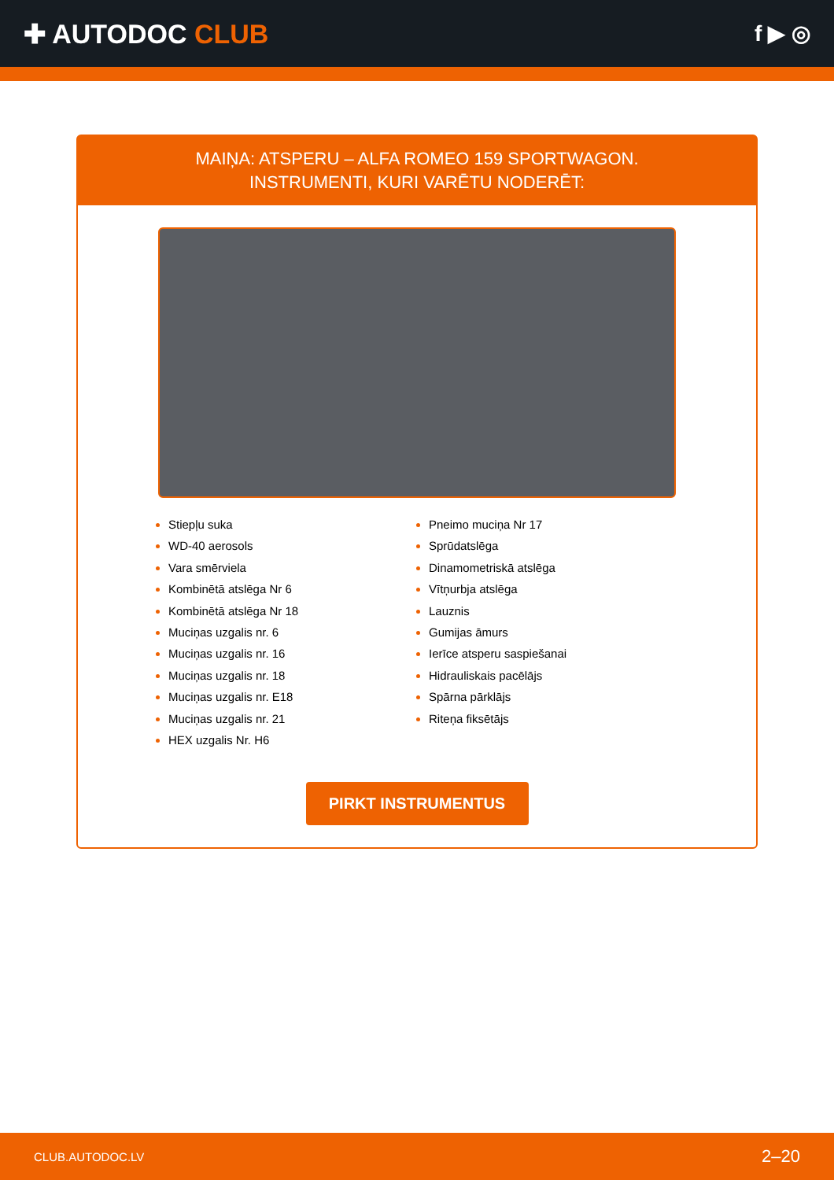✚ AUTODOC CLUB
f ▶ ◎
MAIŅA: ATSPERU – ALFA ROMEO 159 SPORTWAGON.
INSTRUMENTI, KURI VARĒTU NODERĒT:
Stiepļu suka
WD-40 aerosols
Vara smērviela
Kombinētā atslēga Nr 6
Kombinētā atslēga Nr 18
Muciņas uzgalis nr. 6
Muciņas uzgalis nr. 16
Muciņas uzgalis nr. 18
Muciņas uzgalis nr. E18
Muciņas uzgalis nr. 21
HEX uzgalis Nr. H6
Pneimo muciņa Nr 17
Sprūdatslēga
Dinamometriskā atslēga
Vītņurbja atslēga
Lauznis
Gumijas āmurs
Ierīce atsperu saspiešanai
Hidrauliskais pacēlājs
Spārna pārklājs
Riteņa fiksētājs
PIRKT INSTRUMENTUS
CLUB.AUTODOC.LV 2–20